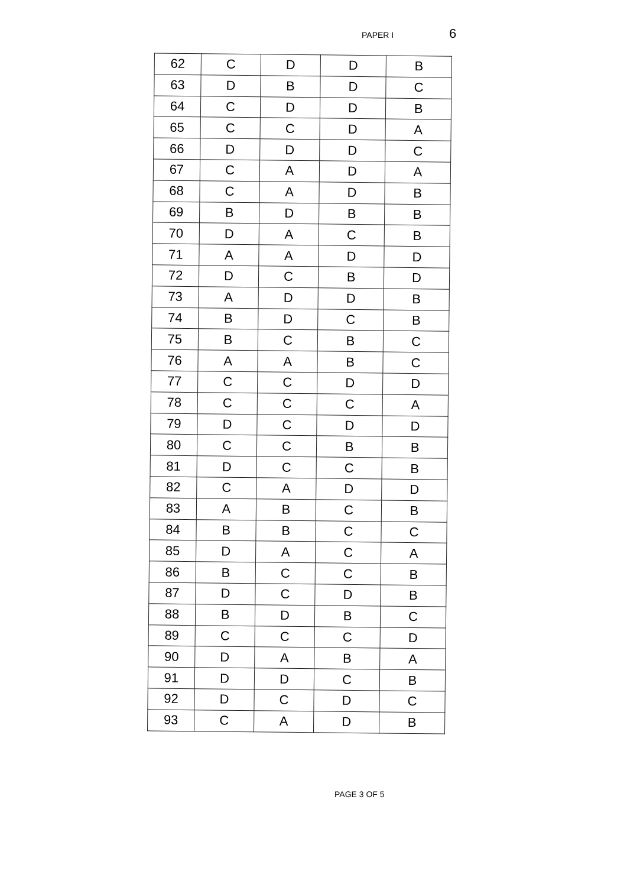PAPER I 6
| 62 | C | D | D | B |
| 63 | D | B | D | C |
| 64 | C | D | D | B |
| 65 | C | C | D | A |
| 66 | D | D | D | C |
| 67 | C | A | D | A |
| 68 | C | A | D | B |
| 69 | B | D | B | B |
| 70 | D | A | C | B |
| 71 | A | A | D | D |
| 72 | D | C | B | D |
| 73 | A | D | D | B |
| 74 | B | D | C | B |
| 75 | B | C | B | C |
| 76 | A | A | B | C |
| 77 | C | C | D | D |
| 78 | C | C | C | A |
| 79 | D | C | D | D |
| 80 | C | C | B | B |
| 81 | D | C | C | B |
| 82 | C | A | D | D |
| 83 | A | B | C | B |
| 84 | B | B | C | C |
| 85 | D | A | C | A |
| 86 | B | C | C | B |
| 87 | D | C | D | B |
| 88 | B | D | B | C |
| 89 | C | C | C | D |
| 90 | D | A | B | A |
| 91 | D | D | C | B |
| 92 | D | C | D | C |
| 93 | C | A | D | B |
PAGE 3 OF 5